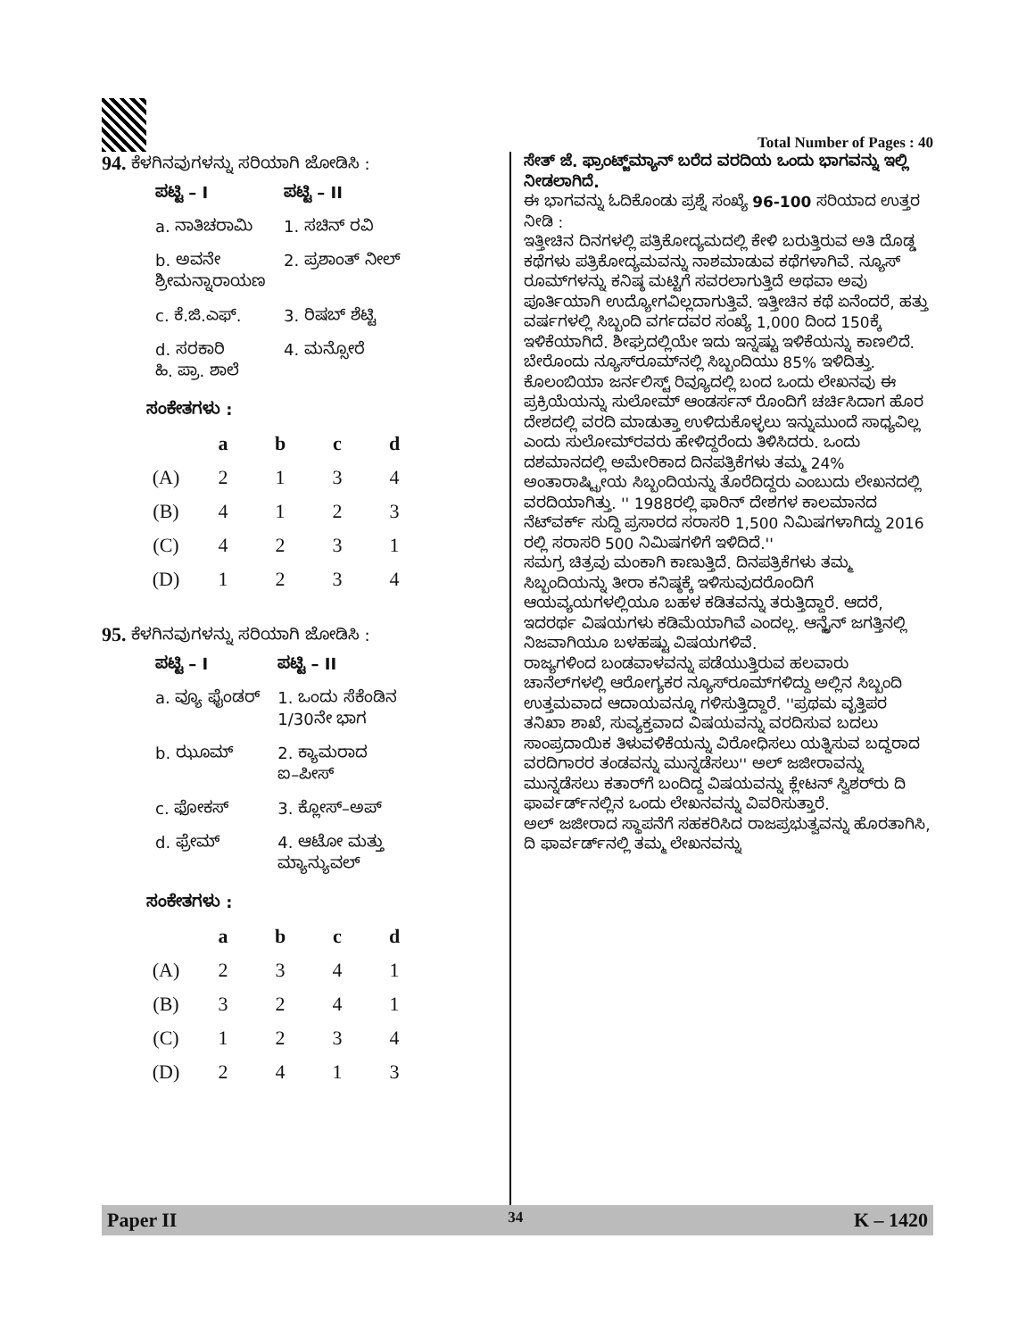Total Number of Pages : 40
94. ಕೆಳಗಿನವುಗಳನ್ನು ಸರಿಯಾಗಿ ಜೋಡಿಸಿ :
| ಪಟ್ಟಿ – I | ಪಟ್ಟಿ – II |
| --- | --- |
| a. ನಾತಿಚರಾಮಿ | 1. ಸಚಿನ್ ರವಿ |
| b. ಅವನೇ ಶ್ರೀಮನ್ನಾರಾಯಣ | 2. ಪ್ರಶಾಂತ್ ನೀಲ್ |
| c. ಕೆ.ಜಿ.ಎಫ್. | 3. ರಿಷಬ್ ಶೆಟ್ಟಿ |
| d. ಸರಕಾರಿ ಹಿ. ಪ್ರಾ. ಶಾಲೆ | 4. ಮನ್ಸೋರೆ |
ಸಂಕೇತಗಳು :
| | a | b | c | d |
| --- | --- | --- | --- | --- |
| (A) | 2 | 1 | 3 | 4 |
| (B) | 4 | 1 | 2 | 3 |
| (C) | 4 | 2 | 3 | 1 |
| (D) | 1 | 2 | 3 | 4 |
95. ಕೆಳಗಿನವುಗಳನ್ನು ಸರಿಯಾಗಿ ಜೋಡಿಸಿ :
| ಪಟ್ಟಿ – I | ಪಟ್ಟಿ – II |
| --- | --- |
| a. ವ್ಯೂ ಫೈಂಡರ್ | 1. ಒಂದು ಸೆಕೆಂಡಿನ 1/30ನೇ ಭಾಗ |
| b. ಝೂಮ್ | 2. ಕ್ಯಾಮರಾದ ಐ–ಪೀಸ್ |
| c. ಫೋಕಸ್ | 3. ಕ್ಲೋಸ್–ಅಪ್ |
| d. ಫ್ರೇಮ್ | 4. ಆಟೋ ಮತ್ತು ಮ್ಯಾನ್ಯುವಲ್ |
ಸಂಕೇತಗಳು :
| | a | b | c | d |
| --- | --- | --- | --- | --- |
| (A) | 2 | 3 | 4 | 1 |
| (B) | 3 | 2 | 4 | 1 |
| (C) | 1 | 2 | 3 | 4 |
| (D) | 2 | 4 | 1 | 3 |
ಸೇತ್ ಜೆ. ಫ್ರಾಂಟ್ಜ್‌ಮ್ಯಾನ್ ಬರೆದ ವರದಿಯ ಒಂದು ಭಾಗವನ್ನು ಇಲ್ಲಿ ನೀಡಲಾಗಿದೆ.
ಈ ಭಾಗವನ್ನು ಓದಿಕೊಂಡು ಪ್ರಶ್ನೆ ಸಂಖ್ಯೆ 96-100 ಸರಿಯಾದ ಉತ್ತರ ನೀಡಿ :
ಇತ್ತೀಚಿನ ದಿನಗಳಲ್ಲಿ ಪತ್ರಿಕೋದ್ಯಮದಲ್ಲಿ ಕೇಳಿ ಬರುತ್ತಿರುವ ಅತಿ ದೊಡ್ಡ ಕಥೆಗಳು ಪತ್ರಿಕೋದ್ಯಮವನ್ನು ನಾಶಮಾಡುವ ಕಥೆಗಳಾಗಿವೆ. ನ್ಯೂಸ್ ರೂಮ್‌ಗಳನ್ನು ಕನಿಷ್ಠ ಮಟ್ಟಿಗೆ ಸವರಲಾಗುತ್ತಿದೆ ಅಥವಾ ಅವು ಪೂರ್ತಿಯಾಗಿ ಉದ್ಯೋಗವಿಲ್ಲದಾಗುತ್ತಿವೆ. ಇತ್ತೀಚಿನ ಕಥೆ ಏನೆಂದರೆ, ಹತ್ತು ವರ್ಷಗಳಲ್ಲಿ ಸಿಬ್ಬಂದಿ ವರ್ಗದವರ ಸಂಖ್ಯೆ 1,000 ದಿಂದ 150ಕ್ಕೆ ಇಳಿಕೆಯಾಗಿದೆ. ಶೀಘ್ರದಲ್ಲಿಯೇ ಇದು ಇನ್ನಷ್ಟು ಇಳಿಕೆಯನ್ನು ಕಾಣಲಿದೆ. ಬೇರೊಂದು ನ್ಯೂಸ್‌ರೂಮ್‌ನಲ್ಲಿ ಸಿಬ್ಬಂದಿಯು 85% ಇಳಿದಿತ್ತು.
ಕೊಲಂಬಿಯಾ ಜರ್ನಲಿಸ್ಟ್ ರಿವ್ಯೂದಲ್ಲಿ ಬಂದ ಒಂದು ಲೇಖನವು ಈ ಪ್ರಕ್ರಿಯೆಯನ್ನು ಸುಲೋಮ್ ಆಂಡರ್ಸನ್ ರೊಂದಿಗೆ ಚರ್ಚಿಸಿದಾಗ ಹೊರ ದೇಶದಲ್ಲಿ ವರದಿ ಮಾಡುತ್ತಾ ಉಳಿದುಕೊಳ್ಳಲು ಇನ್ನುಮುಂದೆ ಸಾಧ್ಯವಿಲ್ಲ ಎಂದು ಸುಲೋಮ್‌ರವರು ಹೇಳಿದ್ದರೆಂದು ತಿಳಿಸಿದರು. ಒಂದು ದಶಮಾನದಲ್ಲಿ ಅಮೇರಿಕಾದ ದಿನಪತ್ರಿಕೆಗಳು ತಮ್ಮ 24% ಅಂತಾರಾಷ್ಟ್ರೀಯ ಸಿಬ್ಬಂದಿಯನ್ನು ತೊರೆದಿದ್ದರು ಎಂಬುದು ಲೇಖನದಲ್ಲಿ ವರದಿಯಾಗಿತ್ತು. '' 1988ರಲ್ಲಿ ಫಾರಿನ್ ದೇಶಗಳ ಕಾಲಮಾನದ ನೆಟ್‌ವರ್ಕ್ ಸುದ್ದಿ ಪ್ರಸಾರದ ಸರಾಸರಿ 1,500 ನಿಮಿಷಗಳಾಗಿದ್ದು 2016 ರಲ್ಲಿ ಸರಾಸರಿ 500 ನಿಮಿಷಗಳಿಗೆ ಇಳಿದಿದೆ.''
ಸಮಗ್ರ ಚಿತ್ರವು ಮಂಕಾಗಿ ಕಾಣುತ್ತಿದೆ. ದಿನಪತ್ರಿಕೆಗಳು ತಮ್ಮ ಸಿಬ್ಬಂದಿಯನ್ನು ತೀರಾ ಕನಿಷ್ಠಕ್ಕೆ ಇಳಿಸುವುದರೊಂದಿಗೆ ಆಯವ್ಯಯಗಳಲ್ಲಿಯೂ ಬಹಳ ಕಡಿತವನ್ನು ತರುತ್ತಿದ್ದಾರೆ. ಆದರೆ, ಇದರರ್ಥ ವಿಷಯಗಳು ಕಡಿಮೆಯಾಗಿವೆ ಎಂದಲ್ಲ. ಆನ್ಲೈನ್ ಜಗತ್ತಿನಲ್ಲಿ ನಿಜವಾಗಿಯೂ ಬಳಹಷ್ಟು ವಿಷಯಗಳಿವೆ.
ರಾಜ್ಯಗಳಿಂದ ಬಂಡವಾಳವನ್ನು ಪಡೆಯುತ್ತಿರುವ ಹಲವಾರು ಚಾನೆಲ್‌ಗಳಲ್ಲಿ ಆರೋಗ್ಯಕರ ನ್ಯೂಸ್‌ರೂಮ್‌ಗಳಿದ್ದು ಅಲ್ಲಿನ ಸಿಬ್ಬಂದಿ ಉತ್ತಮವಾದ ಆದಾಯವನ್ನೂ ಗಳಿಸುತ್ತಿದ್ದಾರೆ. ''ಪ್ರಥಮ ವೃತ್ತಿಪರ ತನಿಖಾ ಶಾಖೆ, ಸುವ್ಯಕ್ತವಾದ ವಿಷಯವನ್ನು ವರದಿಸುವ ಬದಲು ಸಾಂಪ್ರದಾಯಿಕ ತಿಳುವಳಿಕೆಯನ್ನು ವಿರೋಧಿಸಲು ಯತ್ನಿಸುವ ಬದ್ಧರಾದ ವರದಿಗಾರರ ತಂಡವನ್ನು ಮುನ್ನಡೆಸಲು'' ಅಲ್ ಜಜೀರಾವನ್ನು ಮುನ್ನಡೆಸಲು ಕತಾರ್‌ಗೆ ಬಂದಿದ್ದ ವಿಷಯವನ್ನು ಕ್ಲೇಟನ್ ಸ್ವಿಶರ್‌ರು ದಿ ಫಾರ್ವರ್ಡ್‌ನಲ್ಲಿನ ಒಂದು ಲೇಖನವನ್ನು ವಿವರಿಸುತ್ತಾರೆ.
ಅಲ್ ಜಜೀರಾದ ಸ್ಥಾಪನೆಗೆ ಸಹಕರಿಸಿದ ರಾಜಪ್ರಭುತ್ವವನ್ನು ಹೊರತಾಗಿಸಿ, ದಿ ಫಾರ್ವರ್ಡ್‌ನಲ್ಲಿ ತಮ್ಮ ಲೇಖನವನ್ನು
Paper II 34 K – 1420